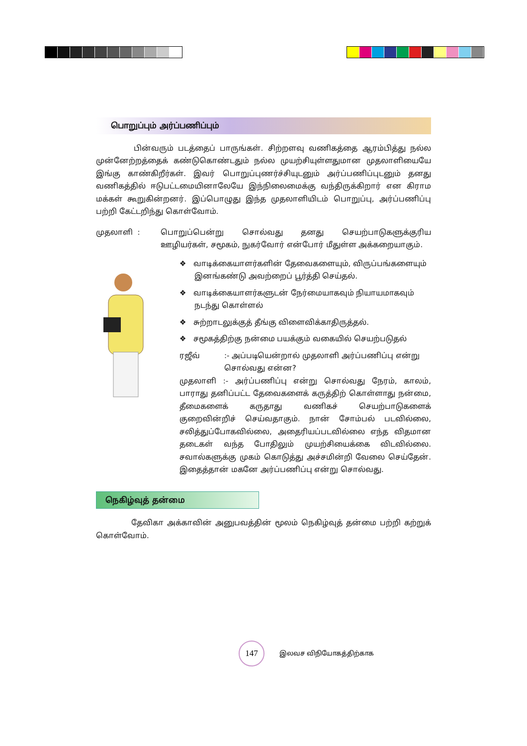பொறுப்பும் அர்ப்பணிப்பும்
பின்வரும் படத்தைப் பாருங்கள். சிற்றளவு வணிகத்தை ஆரம்பித்து நல்ல முன்னேற்றத்தைக் கண்டுகொண்டதும் நல்ல முயற்சியுள்ளதுமான முதலாளியையே இங்கு காண்கிறீர்கள். இவர் பொறுப்புணர்ச்சியுடனும் அர்ப்பணிப்புடனும் தனது வணிகத்தில் ஈடுபட்டமையினாலேயே இந்நிலைமைக்கு வந்திருக்கிறார் என கிராம மக்கள் கூறுகின்றனர். இப்பொழுது இந்த முதலாளியிடம் பொறுப்பு, அர்ப்பணிப்பு பற்றி கேட்டறிந்து கொள்வோம்.
முதலாளி : பொறுப்பென்று சொல்வது தனது செயற்பாடுகளுக்குரிய ஊழியர்கள், சமூகம், நுகர்வோர் என்போர் மீதுள்ள அக்கறையாகும்.
❖ வாடிக்கையாளர்களின் தேவைகளையும், விருப்பங்களையும் இனங்கண்டு அவற்றைப் பூர்த்தி செய்தல்.
❖ வாடிக்கையாளர்களுடன் நேர்மையாகவும் நியாயமாகவும் நடந்து கொள்ளல்
❖ சுற்றாடலுக்குத் தீங்கு விளைவிக்காதிருத்தல்.
❖ சமூகத்திற்கு நன்மை பயக்கும் வகையில் செயற்படுதல்
ரஜீவ் :- அப்படியென்றால் முதலாளி அர்ப்பணிப்பு என்று சொல்வது என்ன?
முதலாளி :- அர்ப்பணிப்பு என்று சொல்வது நேரம், காலம், பாராது தனிப்பட்ட தேவைகளைக் கருத்திற் கொள்ளாது நன்மை, தீமைகளைக் கருதாது வணிகச் செயற்பாடுகளைக் குறைவின்றிச் செய்வதாகும். நான் சோம்பல் படவில்லை, சலித்துப்போகவில்லை, அதைரியப்படவில்லை எந்த விதமான தடைகள் வந்த போதிலும் முயற்சியைக்கை விடவில்லை. சவால்களுக்கு முகம் கொடுத்து அச்சமின்றி வேலை செய்தேன். இதைத்தான் மகனே அர்ப்பணிப்பு என்று சொல்வது.
நெகிழ்வுத் தன்மை
தேவிகா அக்காவின் அனுபவத்தின் மூலம் நெகிழ்வுத் தன்மை பற்றி கற்றுக் கொள்வோம்.
147
இலவச விநியோகத்திற்காக